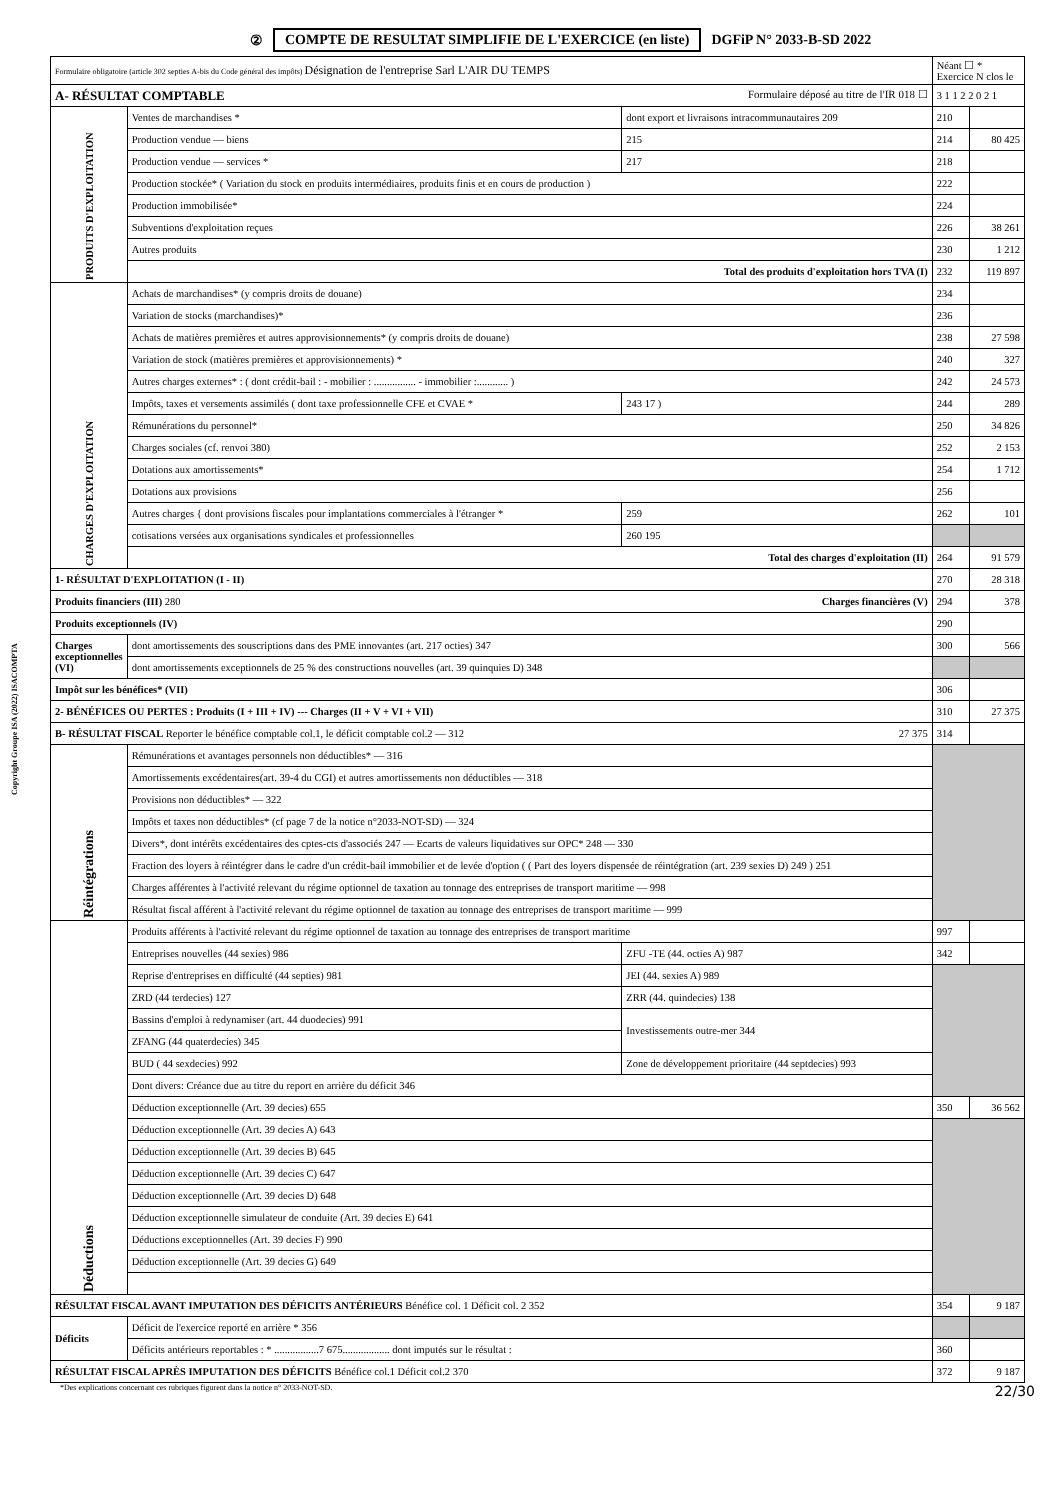② COMPTE DE RESULTAT SIMPLIFIE DE L'EXERCICE (en liste) DGFiP N° 2033-B-SD 2022
Copyright Groupe ISA (2022) ISACOMPTA
| Formulaire obligatoire (article 302 septies A-bis du Code général des impôts) Désignation de l'entreprise Sarl L'AIR DU TEMPS | | | Néant ☐ * Exercice N clos le | |
| A- RÉSULTAT COMPTABLE Formulaire déposé au titre de l'IR 018 ☐ | | | 3 1 1 2 2 0 2 1 | |
| PRODUITS D'EXPLOITATION | Ventes de marchandises * | dont export et livraisons intracommunautaires 209 | 210 | |
| | Production vendue — biens | 215 | 214 | 80 425 |
| | Production vendue — services * | 217 | 218 | |
| | Production stockée* ( Variation du stock en produits intermédiaires, produits finis et en cours de production ) | | 222 | |
| | Production immobilisée* | | 224 | |
| | Subventions d'exploitation reçues | | 226 | 38 261 |
| | Autres produits | | 230 | 1 212 |
| | Total des produits d'exploitation hors TVA (I) | | 232 | 119 897 |
| CHARGES D'EXPLOITATION | Achats de marchandises* (y compris droits de douane) | | 234 | |
| | Variation de stocks (marchandises)* | | 236 | |
| | Achats de matières premières et autres approvisionnements* (y compris droits de douane) | | 238 | 27 598 |
| | Variation de stock (matières premières et approvisionnements) * | | 240 | 327 |
| | Autres charges externes* : ( dont crédit-bail : - mobilier : ................ - immobilier :............ ) | | 242 | 24 573 |
| | Impôts, taxes et versements assimilés ( dont taxe professionnelle CFE et CVAE * | 243 17 ) | 244 | 289 |
| | Rémunérations du personnel* | | 250 | 34 826 |
| | Charges sociales (cf. renvoi 380) | | 252 | 2 153 |
| | Dotations aux amortissements* | | 254 | 1 712 |
| | Dotations aux provisions | | 256 | |
| | Autres charges { dont provisions fiscales pour implantations commerciales à l'étranger * | 259 | 262 | 101 |
| | cotisations versées aux organisations syndicales et professionnelles | 260 195 | | |
| | Total des charges d'exploitation (II) | | 264 | 91 579 |
| 1- RÉSULTAT D'EXPLOITATION (I - II) | | | 270 | 28 318 |
| Produits financiers (III) 280 Charges financières (V) | | | 294 | 378 |
| Produits exceptionnels (IV) | | | 290 | |
| Charges exceptionnelles (VI) | dont amortissements des souscriptions dans des PME innovantes (art. 217 octies) 347 | | 300 | 566 |
| | dont amortissements exceptionnels de 25 % des constructions nouvelles (art. 39 quinquies D) 348 | | | |
| Impôt sur les bénéfices* (VII) | | | 306 | |
| 2- BÉNÉFICES OU PERTES : Produits (I + III + IV) --- Charges (II + V + VI + VII) | | | 310 | 27 375 |
| B- RÉSULTAT FISCAL Reporter le bénéfice comptable col.1, le déficit comptable col.2 — 312 27 375 | | | 314 | |
| Réintégrations | Rémunérations et avantages personnels non déductibles* — 316 | | | |
| | Amortissements excédentaires(art. 39-4 du CGI) et autres amortissements non déductibles — 318 | | | |
| | Provisions non déductibles* — 322 | | | |
| | Impôts et taxes non déductibles* (cf page 7 de la notice n°2033-NOT-SD) — 324 | | | |
| | Divers*, dont intérêts excédentaires des cptes-cts d'associés 247 — Ecarts de valeurs liquidatives sur OPC* 248 — 330 | | | |
| | Fraction des loyers à réintégrer dans le cadre d'un crédit-bail immobilier et de levée d'option ( ( Part des loyers dispensée de réintégration (art. 239 sexies D) 249 ) 251 | | | |
| | Charges afférentes à l'activité relevant du régime optionnel de taxation au tonnage des entreprises de transport maritime — 998 | | | |
| | Résultat fiscal afférent à l'activité relevant du régime optionnel de taxation au tonnage des entreprises de transport maritime — 999 | | | |
| Déductions | Produits afférents à l'activité relevant du régime optionnel de taxation au tonnage des entreprises de transport maritime | | 997 | |
| | Entreprises nouvelles (44 sexies) 986 | ZFU -TE (44. octies A) 987 | 342 | |
| | Reprise d'entreprises en difficulté (44 septies) 981 | JEI (44. sexies A) 989 | | |
| | ZRD (44 terdecies) 127 | ZRR (44. quindecies) 138 | | |
| | Bassins d'emploi à redynamiser (art. 44 duodecies) 991 | Investissements outre-mer 344 | | |
| | ZFANG (44 quaterdecies) 345 | | | |
| | BUD ( 44 sexdecies) 992 | Zone de développement prioritaire (44 septdecies) 993 | | |
| | Dont divers: Créance due au titre du report en arrière du déficit 346 | | | |
| | Déduction exceptionnelle (Art. 39 decies) 655 | | 350 | 36 562 |
| | Déduction exceptionnelle (Art. 39 decies A) 643 | | | |
| | Déduction exceptionnelle (Art. 39 decies B) 645 | | | |
| | Déduction exceptionnelle (Art. 39 decies C) 647 | | | |
| | Déduction exceptionnelle (Art. 39 decies D) 648 | | | |
| | Déduction exceptionnelle simulateur de conduite (Art. 39 decies E) 641 | | | |
| | Déductions exceptionnelles (Art. 39 decies F) 990 | | | |
| | Déduction exceptionnelle (Art. 39 decies G) 649 | | | |
| RÉSULTAT FISCAL AVANT IMPUTATION DES DÉFICITS ANTÉRIEURS Bénéfice col. 1 Déficit col. 2 352 | | | 354 | 9 187 |
| Déficits | Déficit de l'exercice reporté en arrière * 356 | | | |
| | Déficits antérieurs reportables : * .................7 675.................. dont imputés sur le résultat : | | 360 | |
| RÉSULTAT FISCAL APRÈS IMPUTATION DES DÉFICITS Bénéfice col.1 Déficit col.2 370 | | | 372 | 9 187 |
*Des explications concernant ces rubriques figurent dans la notice n° 2033-NOT-SD. 22/30